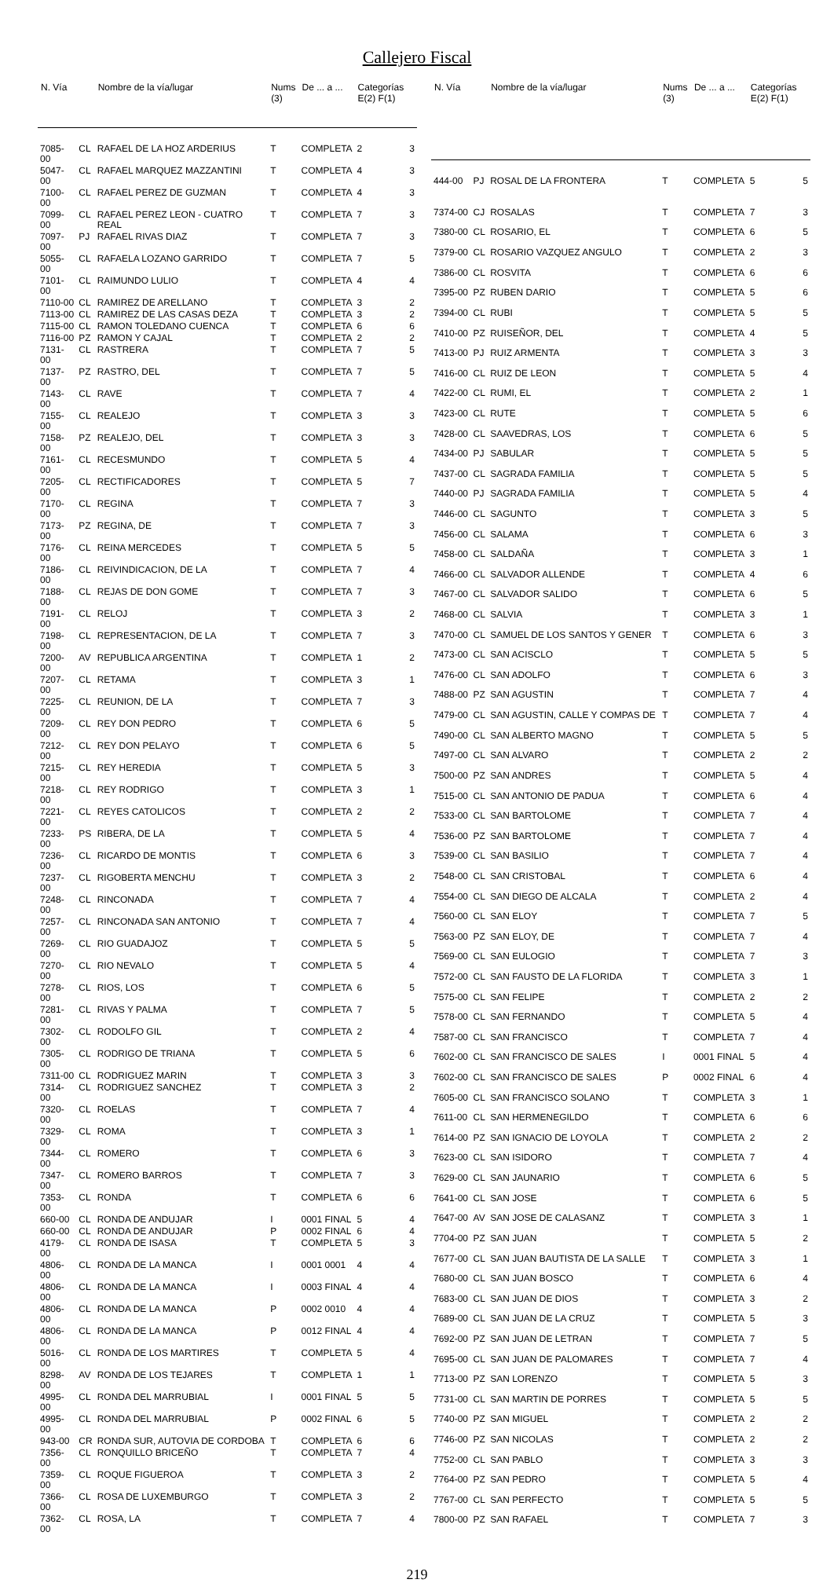Callejero Fiscal
| N. Vía | | Nombre de la vía/lugar | Nums (3) | De ... a ... | Categorías E(2) F(1) | |
| --- | --- | --- | --- | --- | --- | --- |
| 7085-00 | CL | RAFAEL DE LA HOZ ARDERIUS | T | COMPLETA | 2 | 3 |
| 5047-00 | CL | RAFAEL MARQUEZ MAZZANTINI | T | COMPLETA | 4 | 3 |
| 7100-00 | CL | RAFAEL PEREZ DE GUZMAN | T | COMPLETA | 4 | 3 |
| 7099-00 | CL | RAFAEL PEREZ LEON - CUATRO REAL | T | COMPLETA | 7 | 3 |
| 7097-00 | PJ | RAFAEL RIVAS DIAZ | T | COMPLETA | 7 | 3 |
| 5055-00 | CL | RAFAELA LOZANO GARRIDO | T | COMPLETA | 7 | 5 |
| 7101-00 | CL | RAIMUNDO LULIO | T | COMPLETA | 4 | 4 |
| 7110-00 | CL | RAMIREZ DE ARELLANO | T | COMPLETA | 3 | 2 |
| 7113-00 | CL | RAMIREZ DE LAS CASAS DEZA | T | COMPLETA | 3 | 2 |
| 7115-00 | CL | RAMON TOLEDANO CUENCA | T | COMPLETA | 6 | 6 |
| 7116-00 | PZ | RAMON Y CAJAL | T | COMPLETA | 2 | 2 |
| 7131-00 | CL | RASTRERA | T | COMPLETA | 7 | 5 |
| 7137-00 | PZ | RASTRO, DEL | T | COMPLETA | 7 | 5 |
| 7143-00 | CL | RAVE | T | COMPLETA | 7 | 4 |
| 7155-00 | CL | REALEJO | T | COMPLETA | 3 | 3 |
| 7158-00 | PZ | REALEJO, DEL | T | COMPLETA | 3 | 3 |
| 7161-00 | CL | RECESMUNDO | T | COMPLETA | 5 | 4 |
| 7205-00 | CL | RECTIFICADORES | T | COMPLETA | 5 | 7 |
| 7170-00 | CL | REGINA | T | COMPLETA | 7 | 3 |
| 7173-00 | PZ | REGINA, DE | T | COMPLETA | 7 | 3 |
| 7176-00 | CL | REINA MERCEDES | T | COMPLETA | 5 | 5 |
| 7186-00 | CL | REIVINDICACION, DE LA | T | COMPLETA | 7 | 4 |
| 7188-00 | CL | REJAS DE DON GOME | T | COMPLETA | 7 | 3 |
| 7191-00 | CL | RELOJ | T | COMPLETA | 3 | 2 |
| 7198-00 | CL | REPRESENTACION, DE LA | T | COMPLETA | 7 | 3 |
| 7200-00 | AV | REPUBLICA ARGENTINA | T | COMPLETA | 1 | 2 |
| 7207-00 | CL | RETAMA | T | COMPLETA | 3 | 1 |
| 7225-00 | CL | REUNION, DE LA | T | COMPLETA | 7 | 3 |
| 7209-00 | CL | REY DON PEDRO | T | COMPLETA | 6 | 5 |
| 7212-00 | CL | REY DON PELAYO | T | COMPLETA | 6 | 5 |
| 7215-00 | CL | REY HEREDIA | T | COMPLETA | 5 | 3 |
| 7218-00 | CL | REY RODRIGO | T | COMPLETA | 3 | 1 |
| 7221-00 | CL | REYES CATOLICOS | T | COMPLETA | 2 | 2 |
| 7233-00 | PS | RIBERA, DE LA | T | COMPLETA | 5 | 4 |
| 7236-00 | CL | RICARDO DE MONTIS | T | COMPLETA | 6 | 3 |
| 7237-00 | CL | RIGOBERTA MENCHU | T | COMPLETA | 3 | 2 |
| 7248-00 | CL | RINCONADA | T | COMPLETA | 7 | 4 |
| 7257-00 | CL | RINCONADA SAN ANTONIO | T | COMPLETA | 7 | 4 |
| 7269-00 | CL | RIO GUADAJOZ | T | COMPLETA | 5 | 5 |
| 7270-00 | CL | RIO NEVALO | T | COMPLETA | 5 | 4 |
| 7278-00 | CL | RIOS, LOS | T | COMPLETA | 6 | 5 |
| 7281-00 | CL | RIVAS Y PALMA | T | COMPLETA | 7 | 5 |
| 7302-00 | CL | RODOLFO GIL | T | COMPLETA | 2 | 4 |
| 7305-00 | CL | RODRIGO DE TRIANA | T | COMPLETA | 5 | 6 |
| 7311-00 | CL | RODRIGUEZ MARIN | T | COMPLETA | 3 | 3 |
| 7314-00 | CL | RODRIGUEZ SANCHEZ | T | COMPLETA | 3 | 2 |
| 7320-00 | CL | ROELAS | T | COMPLETA | 7 | 4 |
| 7329-00 | CL | ROMA | T | COMPLETA | 3 | 1 |
| 7344-00 | CL | ROMERO | T | COMPLETA | 6 | 3 |
| 7347-00 | CL | ROMERO BARROS | T | COMPLETA | 7 | 3 |
| 7353-00 | CL | RONDA | T | COMPLETA | 6 | 6 |
| 660-00 | CL | RONDA DE ANDUJAR | I | 0001 FINAL | 5 | 4 |
| 660-00 | CL | RONDA DE ANDUJAR | P | 0002 FINAL | 6 | 4 |
| 4179-00 | CL | RONDA DE ISASA | T | COMPLETA | 5 | 3 |
| 4806-00 | CL | RONDA DE LA MANCA | I | 0001 0001 | 4 | 4 |
| 4806-00 | CL | RONDA DE LA MANCA | I | 0003 FINAL | 4 | 4 |
| 4806-00 | CL | RONDA DE LA MANCA | P | 0002 0010 | 4 | 4 |
| 4806-00 | CL | RONDA DE LA MANCA | P | 0012 FINAL | 4 | 4 |
| 5016-00 | CL | RONDA DE LOS MARTIRES | T | COMPLETA | 5 | 4 |
| 8298-00 | AV | RONDA DE LOS TEJARES | T | COMPLETA | 1 | 1 |
| 4995-00 | CL | RONDA DEL MARRUBIAL | I | 0001 FINAL | 5 | 5 |
| 4995-00 | CL | RONDA DEL MARRUBIAL | P | 0002 FINAL | 6 | 5 |
| 943-00 | CR | RONDA SUR, AUTOVIA DE CORDOBA | T | COMPLETA | 6 | 6 |
| 7356-00 | CL | RONQUILLO BRICEÑO | T | COMPLETA | 7 | 4 |
| 7359-00 | CL | ROQUE FIGUEROA | T | COMPLETA | 3 | 2 |
| 7366-00 | CL | ROSA DE LUXEMBURGO | T | COMPLETA | 3 | 2 |
| 7362-00 | CL | ROSA, LA | T | COMPLETA | 7 | 4 |
| N. Vía | | Nombre de la vía/lugar | Nums (3) | De ... a ... | Categorías E(2) F(1) | |
| --- | --- | --- | --- | --- | --- | --- |
| 444-00 | PJ | ROSAL DE LA FRONTERA | T | COMPLETA | 5 | 5 |
| 7374-00 | CJ | ROSALAS | T | COMPLETA | 7 | 3 |
| 7380-00 | CL | ROSARIO, EL | T | COMPLETA | 6 | 5 |
| 7379-00 | CL | ROSARIO VAZQUEZ ANGULO | T | COMPLETA | 2 | 3 |
| 7386-00 | CL | ROSVITA | T | COMPLETA | 6 | 6 |
| 7395-00 | PZ | RUBEN DARIO | T | COMPLETA | 5 | 6 |
| 7394-00 | CL | RUBI | T | COMPLETA | 5 | 5 |
| 7410-00 | PZ | RUISEÑOR, DEL | T | COMPLETA | 4 | 5 |
| 7413-00 | PJ | RUIZ ARMENTA | T | COMPLETA | 3 | 3 |
| 7416-00 | CL | RUIZ DE LEON | T | COMPLETA | 5 | 4 |
| 7422-00 | CL | RUMI, EL | T | COMPLETA | 2 | 1 |
| 7423-00 | CL | RUTE | T | COMPLETA | 5 | 6 |
| 7428-00 | CL | SAAVEDRAS, LOS | T | COMPLETA | 6 | 5 |
| 7434-00 | PJ | SABULAR | T | COMPLETA | 5 | 5 |
| 7437-00 | CL | SAGRADA FAMILIA | T | COMPLETA | 5 | 5 |
| 7440-00 | PJ | SAGRADA FAMILIA | T | COMPLETA | 5 | 4 |
| 7446-00 | CL | SAGUNTO | T | COMPLETA | 3 | 5 |
| 7456-00 | CL | SALAMA | T | COMPLETA | 6 | 3 |
| 7458-00 | CL | SALDAÑA | T | COMPLETA | 3 | 1 |
| 7466-00 | CL | SALVADOR ALLENDE | T | COMPLETA | 4 | 6 |
| 7467-00 | CL | SALVADOR SALIDO | T | COMPLETA | 6 | 5 |
| 7468-00 | CL | SALVIA | T | COMPLETA | 3 | 1 |
| 7470-00 | CL | SAMUEL DE LOS SANTOS Y GENER | T | COMPLETA | 6 | 3 |
| 7473-00 | CL | SAN ACISCLO | T | COMPLETA | 5 | 5 |
| 7476-00 | CL | SAN ADOLFO | T | COMPLETA | 6 | 3 |
| 7488-00 | PZ | SAN AGUSTIN | T | COMPLETA | 7 | 4 |
| 7479-00 | CL | SAN AGUSTIN, CALLE Y COMPAS DE | T | COMPLETA | 7 | 4 |
| 7490-00 | CL | SAN ALBERTO MAGNO | T | COMPLETA | 5 | 5 |
| 7497-00 | CL | SAN ALVARO | T | COMPLETA | 2 | 2 |
| 7500-00 | PZ | SAN ANDRES | T | COMPLETA | 5 | 4 |
| 7515-00 | CL | SAN ANTONIO DE PADUA | T | COMPLETA | 6 | 4 |
| 7533-00 | CL | SAN BARTOLOME | T | COMPLETA | 7 | 4 |
| 7536-00 | PZ | SAN BARTOLOME | T | COMPLETA | 7 | 4 |
| 7539-00 | CL | SAN BASILIO | T | COMPLETA | 7 | 4 |
| 7548-00 | CL | SAN CRISTOBAL | T | COMPLETA | 6 | 4 |
| 7554-00 | CL | SAN DIEGO DE ALCALA | T | COMPLETA | 2 | 4 |
| 7560-00 | CL | SAN ELOY | T | COMPLETA | 7 | 5 |
| 7563-00 | PZ | SAN ELOY, DE | T | COMPLETA | 7 | 4 |
| 7569-00 | CL | SAN EULOGIO | T | COMPLETA | 7 | 3 |
| 7572-00 | CL | SAN FAUSTO DE LA FLORIDA | T | COMPLETA | 3 | 1 |
| 7575-00 | CL | SAN FELIPE | T | COMPLETA | 2 | 2 |
| 7578-00 | CL | SAN FERNANDO | T | COMPLETA | 5 | 4 |
| 7587-00 | CL | SAN FRANCISCO | T | COMPLETA | 7 | 4 |
| 7602-00 | CL | SAN FRANCISCO DE SALES | I | 0001 FINAL | 5 | 4 |
| 7602-00 | CL | SAN FRANCISCO DE SALES | P | 0002 FINAL | 6 | 4 |
| 7605-00 | CL | SAN FRANCISCO SOLANO | T | COMPLETA | 3 | 1 |
| 7611-00 | CL | SAN HERMENEGILDO | T | COMPLETA | 6 | 6 |
| 7614-00 | PZ | SAN IGNACIO DE LOYOLA | T | COMPLETA | 2 | 2 |
| 7623-00 | CL | SAN ISIDORO | T | COMPLETA | 7 | 4 |
| 7629-00 | CL | SAN JAUNARIO | T | COMPLETA | 6 | 5 |
| 7641-00 | CL | SAN JOSE | T | COMPLETA | 6 | 5 |
| 7647-00 | AV | SAN JOSE DE CALASANZ | T | COMPLETA | 3 | 1 |
| 7704-00 | PZ | SAN JUAN | T | COMPLETA | 5 | 2 |
| 7677-00 | CL | SAN JUAN BAUTISTA DE LA SALLE | T | COMPLETA | 3 | 1 |
| 7680-00 | CL | SAN JUAN BOSCO | T | COMPLETA | 6 | 4 |
| 7683-00 | CL | SAN JUAN DE DIOS | T | COMPLETA | 3 | 2 |
| 7689-00 | CL | SAN JUAN DE LA CRUZ | T | COMPLETA | 5 | 3 |
| 7692-00 | PZ | SAN JUAN DE LETRAN | T | COMPLETA | 7 | 5 |
| 7695-00 | CL | SAN JUAN DE PALOMARES | T | COMPLETA | 7 | 4 |
| 7713-00 | PZ | SAN LORENZO | T | COMPLETA | 5 | 3 |
| 7731-00 | CL | SAN MARTIN DE PORRES | T | COMPLETA | 5 | 5 |
| 7740-00 | PZ | SAN MIGUEL | T | COMPLETA | 2 | 2 |
| 7746-00 | PZ | SAN NICOLAS | T | COMPLETA | 2 | 2 |
| 7752-00 | CL | SAN PABLO | T | COMPLETA | 3 | 3 |
| 7764-00 | PZ | SAN PEDRO | T | COMPLETA | 5 | 4 |
| 7767-00 | CL | SAN PERFECTO | T | COMPLETA | 5 | 5 |
| 7800-00 | PZ | SAN RAFAEL | T | COMPLETA | 7 | 3 |
219